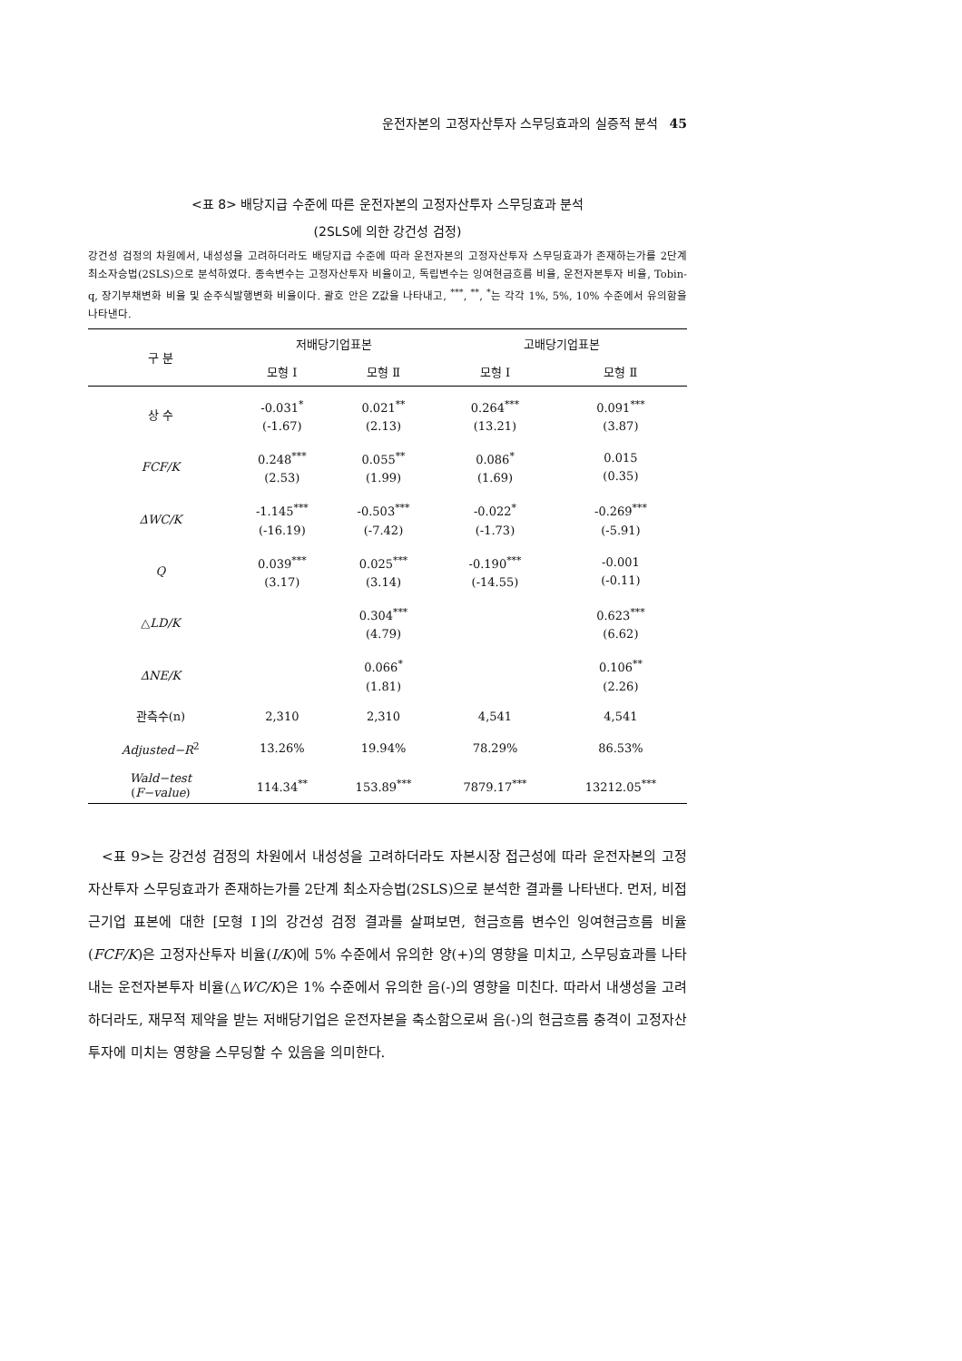운전자본의 고정자산투자 스무딩효과의 실증적 분석 45
<표 8> 배당지급 수준에 따른 운전자본의 고정자산투자 스무딩효과 분석
(2SLS에 의한 강건성 검정)
강건성 검정의 차원에서, 내성성을 고려하더라도 배당지급 수준에 따라 운전자본의 고정자산투자 스무딩효과가 존재하는가를 2단계 최소자승법(2SLS)으로 분석하였다. 종속변수는 고정자산투자 비율이고, 독립변수는 잉여현금흐름 비율, 운전자본투자 비율, Tobin-q, 장기부채변화 비율 및 순주식발행변화 비율이다. 괄호 안은 Z값을 나타내고, <sup>***</sup>, <sup>**</sup>, <sup>*</sup>는 각각 1%, 5%, 10% 수준에서 유의함을 나타낸다.
| 구 분 | 저배당기업표본 | | 고배당기업표본 | |
| --- | --- | --- | --- | --- |
| | 모형 Ⅰ | 모형 Ⅱ | 모형 Ⅰ | 모형 Ⅱ |
| 상 수 | -0.031<sup>*</sup> (-1.67) | 0.021<sup>**</sup> (2.13) | 0.264<sup>***</sup> (13.21) | 0.091<sup>***</sup> (3.87) |
| FCF/K | 0.248<sup>***</sup> (2.53) | 0.055<sup>**</sup> (1.99) | 0.086<sup>*</sup> (1.69) | 0.015 (0.35) |
| ΔWC/K | -1.145<sup>***</sup> (-16.19) | -0.503<sup>***</sup> (-7.42) | -0.022<sup>*</sup> (-1.73) | -0.269<sup>***</sup> (-5.91) |
| Q | 0.039<sup>***</sup> (3.17) | 0.025<sup>***</sup> (3.14) | -0.190<sup>***</sup> (-14.55) | -0.001 (-0.11) |
| △ LD/K | | 0.304<sup>***</sup> (4.79) | | 0.623<sup>***</sup> (6.62) |
| ΔNE/K | | 0.066<sup>*</sup> (1.81) | | 0.106<sup>**</sup> (2.26) |
| 관측수(n) | 2,310 | 2,310 | 4,541 | 4,541 |
| Adjusted−R<sup>2</sup> | 13.26% | 19.94% | 78.29% | 86.53% |
| Wald−test ( F−value ) | 114.34<sup>**</sup> | 153.89<sup>***</sup> | 7879.17<sup>***</sup> | 13212.05<sup>***</sup> |
<표 9>는 강건성 검정의 차원에서 내성성을 고려하더라도 자본시장 접근성에 따라 운전자본의 고정자산투자 스무딩효과가 존재하는가를 2단계 최소자승법(2SLS)으로 분석한 결과를 나타낸다. 먼저, 비접근기업 표본에 대한 [모형 Ⅰ]의 강건성 검정 결과를 살펴보면, 현금흐름 변수인 잉여현금흐름 비율(FCF/K)은 고정자산투자 비율(I/K)에 5% 수준에서 유의한 양(+)의 영향을 미치고, 스무딩효과를 나타내는 운전자본투자 비율(△WC/K)은 1% 수준에서 유의한 음(-)의 영향을 미친다. 따라서 내생성을 고려하더라도, 재무적 제약을 받는 저배당기업은 운전자본을 축소함으로써 음(-)의 현금흐름 충격이 고정자산투자에 미치는 영향을 스무딩할 수 있음을 의미한다.